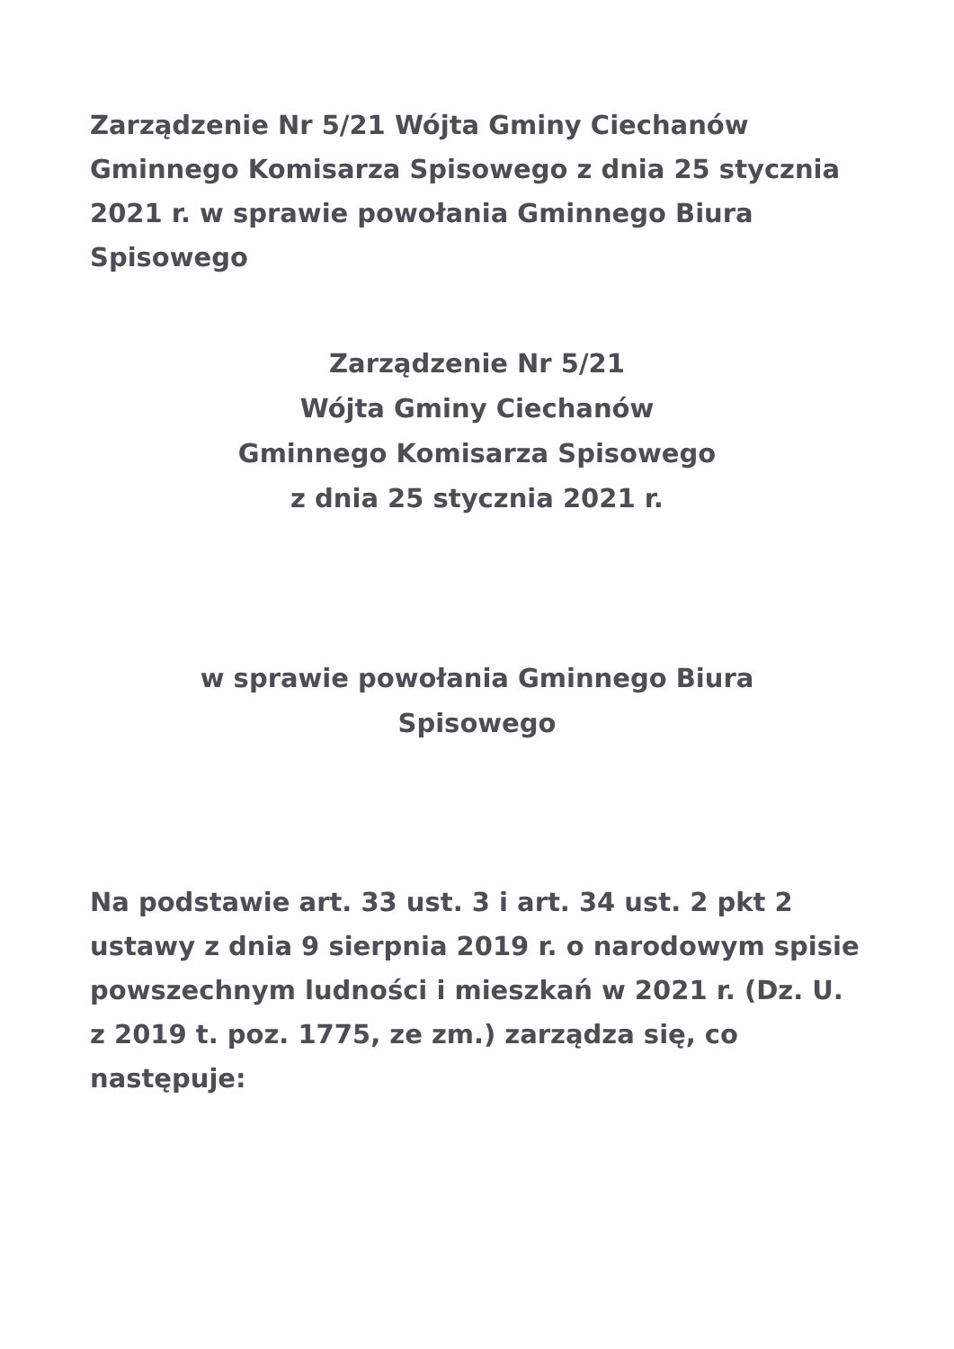Zarządzenie Nr 5/21 Wójta Gminy Ciechanów Gminnego Komisarza Spisowego z dnia 25 stycznia 2021 r. w sprawie powołania Gminnego Biura Spisowego
Zarządzenie Nr 5/21
Wójta Gminy Ciechanów
Gminnego Komisarza Spisowego
z dnia 25 stycznia 2021 r.
w sprawie powołania Gminnego Biura
Spisowego
Na podstawie art. 33 ust. 3 i art. 34 ust. 2 pkt 2 ustawy z dnia 9 sierpnia 2019 r. o narodowym spisie powszechnym ludności i mieszkań w 2021 r. (Dz. U. z 2019 t. poz. 1775, ze zm.) zarządza się, co następuje: